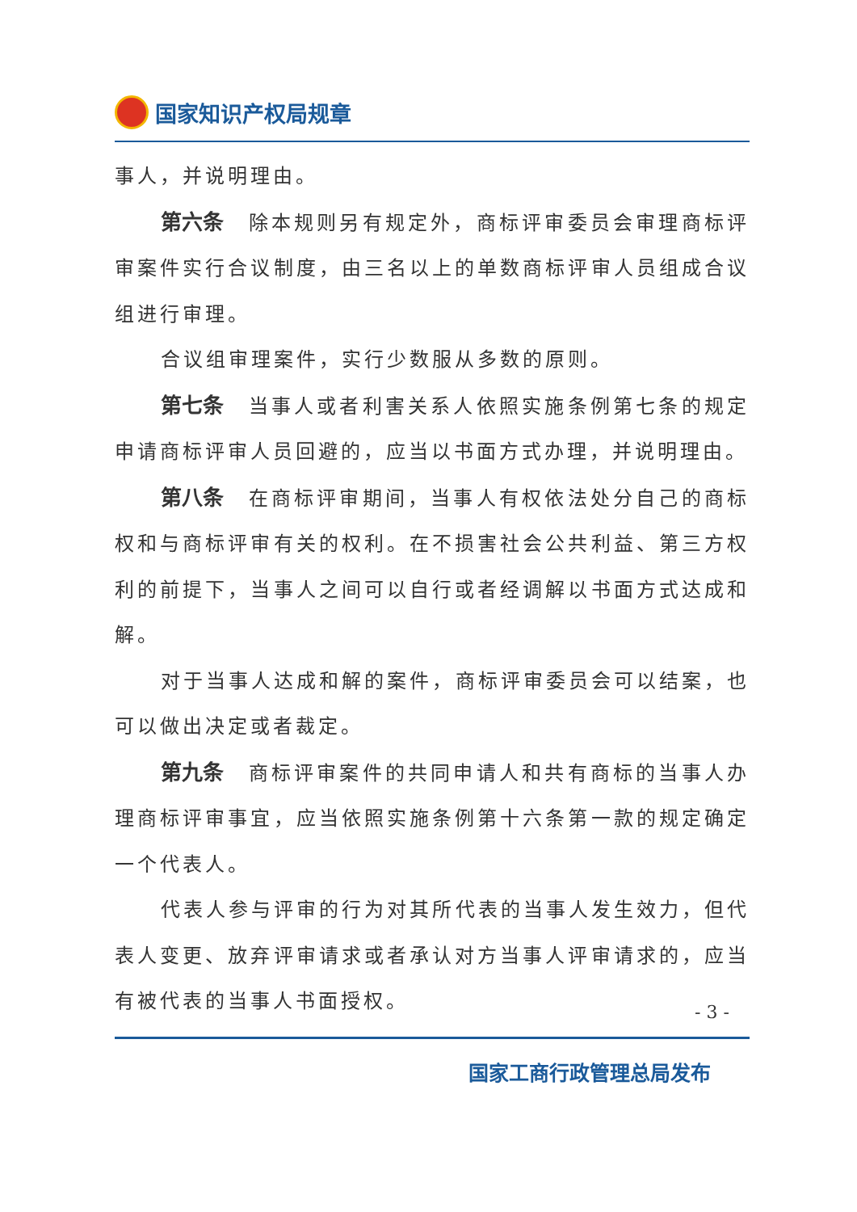国家知识产权局规章
事人，并说明理由。
第六条 除本规则另有规定外，商标评审委员会审理商标评审案件实行合议制度，由三名以上的单数商标评审人员组成合议组进行审理。
合议组审理案件，实行少数服从多数的原则。
第七条 当事人或者利害关系人依照实施条例第七条的规定申请商标评审人员回避的，应当以书面方式办理，并说明理由。
第八条 在商标评审期间，当事人有权依法处分自己的商标权和与商标评审有关的权利。在不损害社会公共利益、第三方权利的前提下，当事人之间可以自行或者经调解以书面方式达成和解。
对于当事人达成和解的案件，商标评审委员会可以结案，也可以做出决定或者裁定。
第九条 商标评审案件的共同申请人和共有商标的当事人办理商标评审事宜，应当依照实施条例第十六条第一款的规定确定一个代表人。
代表人参与评审的行为对其所代表的当事人发生效力，但代表人变更、放弃评审请求或者承认对方当事人评审请求的，应当有被代表的当事人书面授权。
- 3 -
国家工商行政管理总局发布